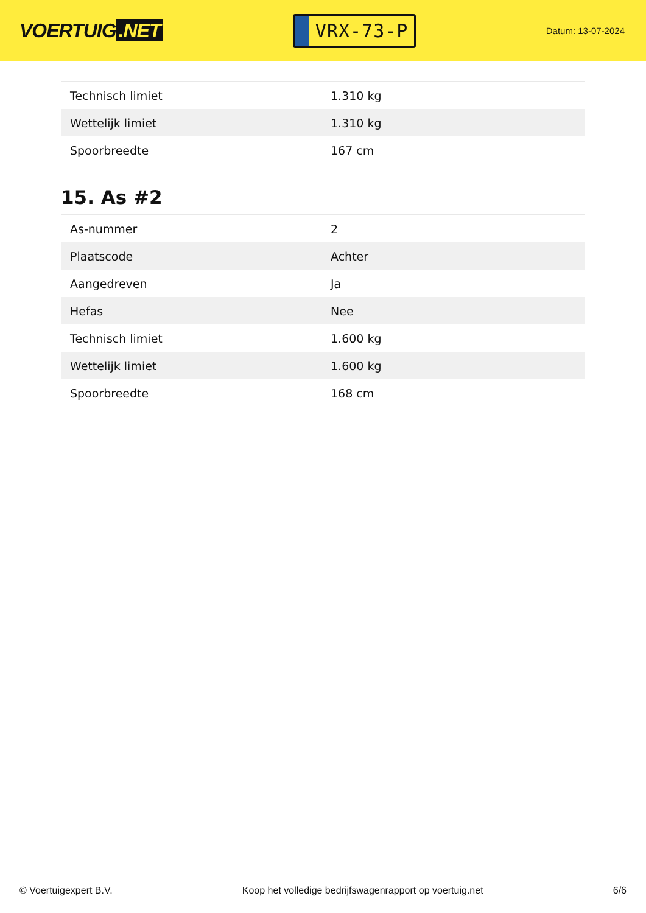VOERTUIG.NET
VRX-73-P
Datum: 13-07-2024
| Technisch limiet | 1.310 kg |
| Wettelijk limiet | 1.310 kg |
| Spoorbreedte | 167 cm |
15. As #2
| As-nummer | 2 |
| Plaatscode | Achter |
| Aangedreven | Ja |
| Hefas | Nee |
| Technisch limiet | 1.600 kg |
| Wettelijk limiet | 1.600 kg |
| Spoorbreedte | 168 cm |
© Voertuigexpert B.V. Koop het volledige bedrijfswagenrapport op voertuig.net 6/6